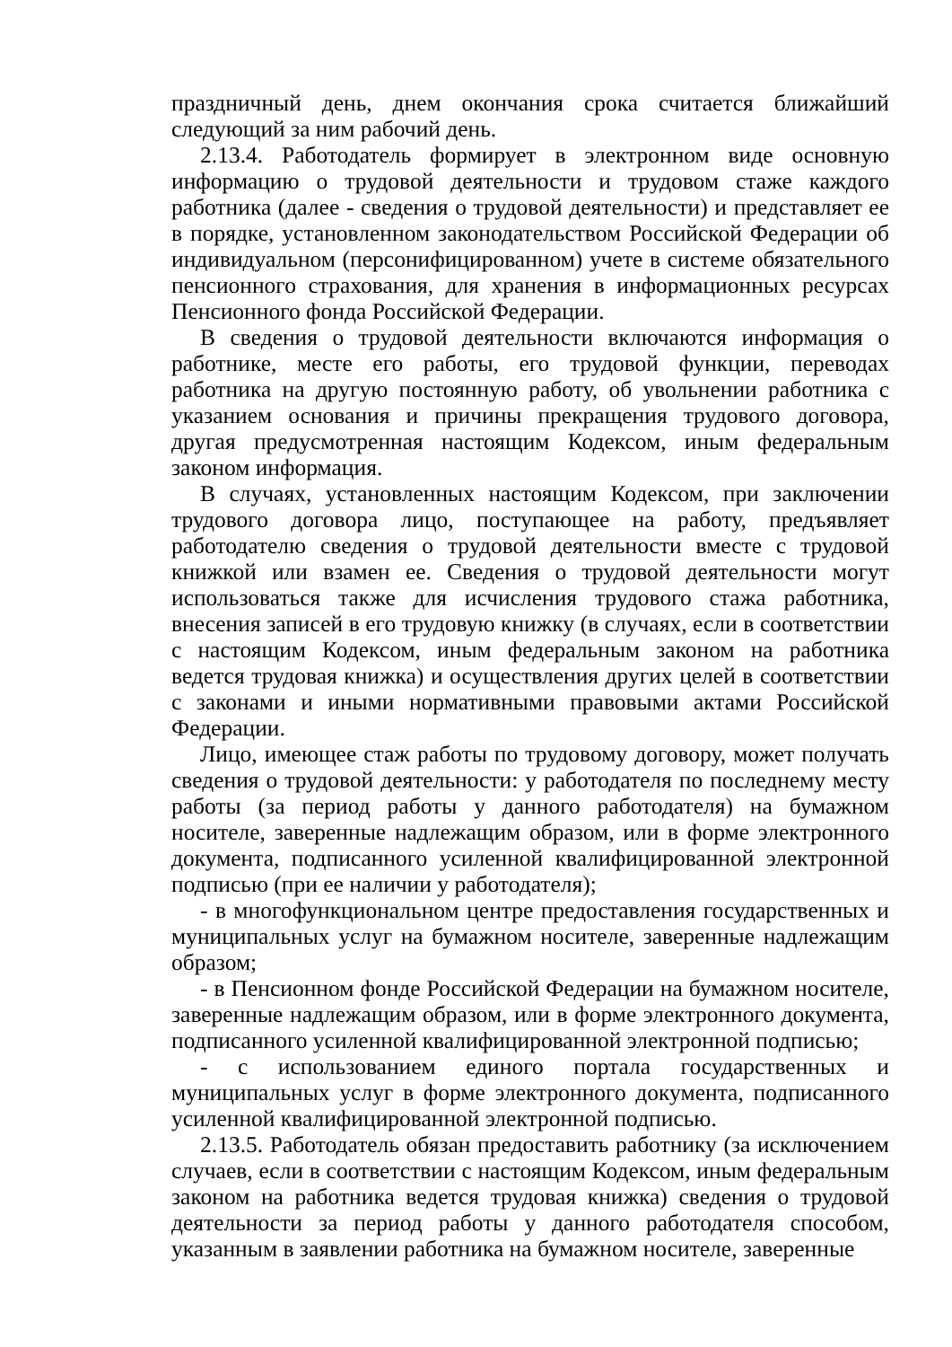праздничный день, днем окончания срока считается ближайший следующий за ним рабочий день.
2.13.4. Работодатель формирует в электронном виде основную информацию о трудовой деятельности и трудовом стаже каждого работника (далее - сведения о трудовой деятельности) и представляет ее в порядке, установленном законодательством Российской Федерации об индивидуальном (персонифицированном) учете в системе обязательного пенсионного страхования, для хранения в информационных ресурсах Пенсионного фонда Российской Федерации.
В сведения о трудовой деятельности включаются информация о работнике, месте его работы, его трудовой функции, переводах работника на другую постоянную работу, об увольнении работника с указанием основания и причины прекращения трудового договора, другая предусмотренная настоящим Кодексом, иным федеральным законом информация.
В случаях, установленных настоящим Кодексом, при заключении трудового договора лицо, поступающее на работу, предъявляет работодателю сведения о трудовой деятельности вместе с трудовой книжкой или взамен ее. Сведения о трудовой деятельности могут использоваться также для исчисления трудового стажа работника, внесения записей в его трудовую книжку (в случаях, если в соответствии с настоящим Кодексом, иным федеральным законом на работника ведется трудовая книжка) и осуществления других целей в соответствии с законами и иными нормативными правовыми актами Российской Федерации.
Лицо, имеющее стаж работы по трудовому договору, может получать сведения о трудовой деятельности: у работодателя по последнему месту работы (за период работы у данного работодателя) на бумажном носителе, заверенные надлежащим образом, или в форме электронного документа, подписанного усиленной квалифицированной электронной подписью (при ее наличии у работодателя);
- в многофункциональном центре предоставления государственных и муниципальных услуг на бумажном носителе, заверенные надлежащим образом;
- в Пенсионном фонде Российской Федерации на бумажном носителе, заверенные надлежащим образом, или в форме электронного документа, подписанного усиленной квалифицированной электронной подписью;
- с использованием единого портала государственных и муниципальных услуг в форме электронного документа, подписанного усиленной квалифицированной электронной подписью.
2.13.5. Работодатель обязан предоставить работнику (за исключением случаев, если в соответствии с настоящим Кодексом, иным федеральным законом на работника ведется трудовая книжка) сведения о трудовой деятельности за период работы у данного работодателя способом, указанным в заявлении работника на бумажном носителе, заверенные